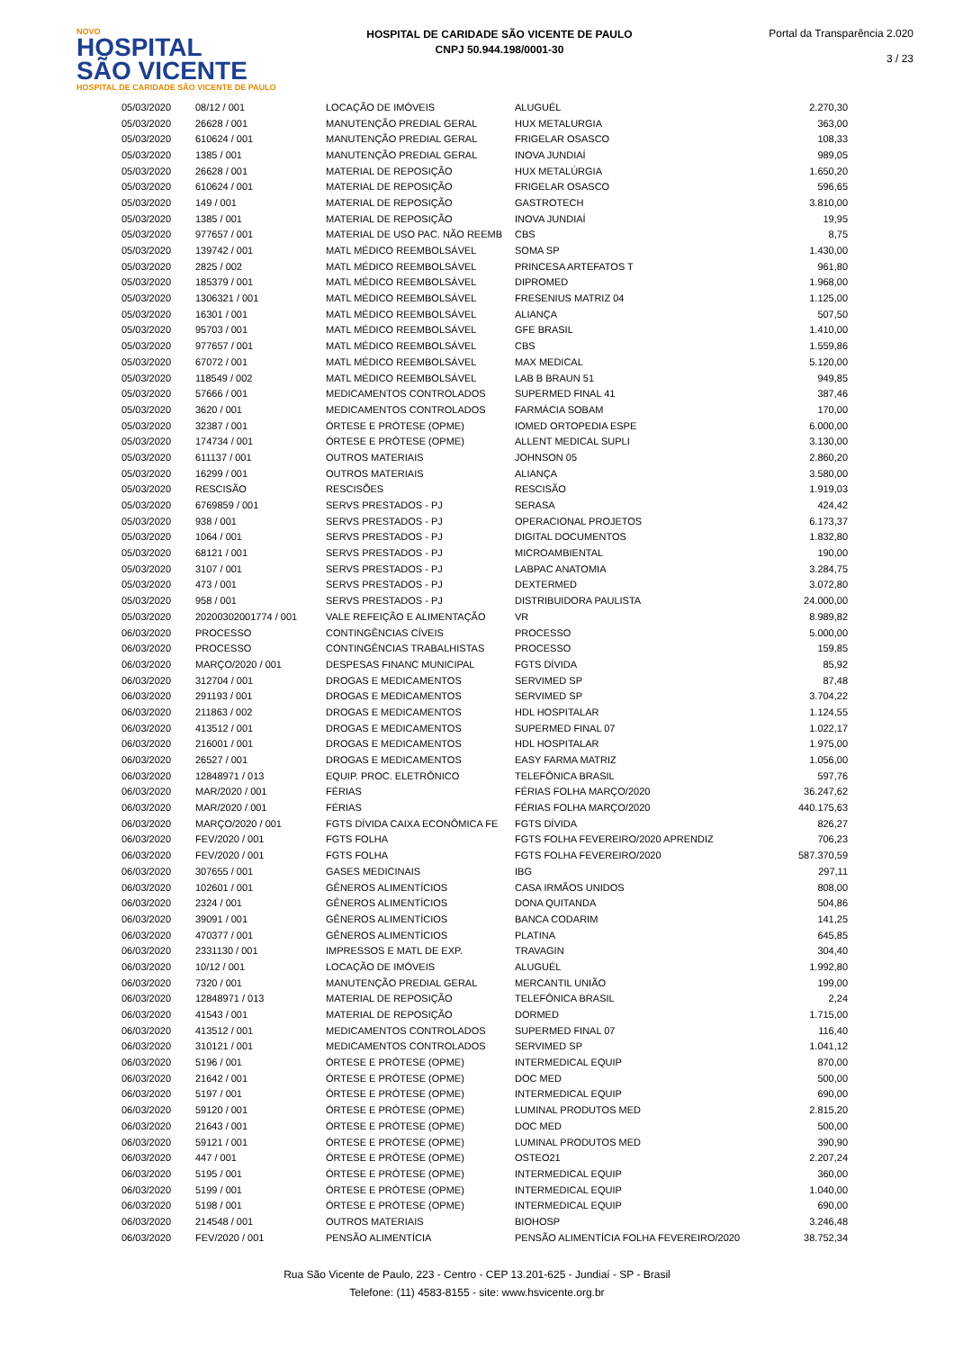NOVO
HOSPITAL
SÃO VICENTE
HOSPITAL DE CARIDADE SÃO VICENTE DE PAULO
HOSPITAL DE CARIDADE SÃO VICENTE DE PAULO
CNPJ 50.944.198/0001-30
Portal da Transparência 2.020
3 / 23
| 05/03/2020 | 08/12 / 001 | LOCAÇÃO DE IMÓVEIS | ALUGUÉL | 2.270,30 |
| 05/03/2020 | 26628 / 001 | MANUTENÇÃO PREDIAL GERAL | HUX METALURGIA | 363,00 |
| 05/03/2020 | 610624 / 001 | MANUTENÇÃO PREDIAL GERAL | FRIGELAR OSASCO | 108,33 |
| 05/03/2020 | 1385 / 001 | MANUTENÇÃO PREDIAL GERAL | INOVA JUNDIAÍ | 989,05 |
| 05/03/2020 | 26628 / 001 | MATERIAL DE REPOSIÇÃO | HUX METALÚRGIA | 1.650,20 |
| 05/03/2020 | 610624 / 001 | MATERIAL DE REPOSIÇÃO | FRIGELAR OSASCO | 596,65 |
| 05/03/2020 | 149 / 001 | MATERIAL DE REPOSIÇÃO | GASTROTECH | 3.810,00 |
| 05/03/2020 | 1385 / 001 | MATERIAL DE REPOSIÇÃO | INOVA JUNDIAÍ | 19,95 |
| 05/03/2020 | 977657 / 001 | MATERIAL DE USO PAC. NÃO REEMB | CBS | 8,75 |
| 05/03/2020 | 139742 / 001 | MATL MÉDICO REEMBOLSÁVEL | SOMA SP | 1.430,00 |
| 05/03/2020 | 2825 / 002 | MATL MÉDICO REEMBOLSÁVEL | PRINCESA ARTEFATOS T | 961,80 |
| 05/03/2020 | 185379 / 001 | MATL MÉDICO REEMBOLSÁVEL | DIPROMED | 1.968,00 |
| 05/03/2020 | 1306321 / 001 | MATL MÉDICO REEMBOLSÁVEL | FRESENIUS MATRIZ 04 | 1.125,00 |
| 05/03/2020 | 16301 / 001 | MATL MÉDICO REEMBOLSÁVEL | ALIANÇA | 507,50 |
| 05/03/2020 | 95703 / 001 | MATL MÉDICO REEMBOLSÁVEL | GFE BRASIL | 1.410,00 |
| 05/03/2020 | 977657 / 001 | MATL MÉDICO REEMBOLSÁVEL | CBS | 1.559,86 |
| 05/03/2020 | 67072 / 001 | MATL MÉDICO REEMBOLSÁVEL | MAX MEDICAL | 5.120,00 |
| 05/03/2020 | 118549 / 002 | MATL MÉDICO REEMBOLSÁVEL | LAB B BRAUN 51 | 949,85 |
| 05/03/2020 | 57666 / 001 | MEDICAMENTOS CONTROLADOS | SUPERMED FINAL 41 | 387,46 |
| 05/03/2020 | 3620 / 001 | MEDICAMENTOS CONTROLADOS | FARMÁCIA SOBAM | 170,00 |
| 05/03/2020 | 32387 / 001 | ÓRTESE E PRÓTESE (OPME) | IOMED ORTOPEDIA ESPE | 6.000,00 |
| 05/03/2020 | 174734 / 001 | ÓRTESE E PRÓTESE (OPME) | ALLENT MEDICAL SUPLI | 3.130,00 |
| 05/03/2020 | 611137 / 001 | OUTROS MATERIAIS | JOHNSON 05 | 2.860,20 |
| 05/03/2020 | 16299 / 001 | OUTROS MATERIAIS | ALIANÇA | 3.580,00 |
| 05/03/2020 | RESCISÃO | RESCISÕES | RESCISÃO | 1.919,03 |
| 05/03/2020 | 6769859 / 001 | SERVS PRESTADOS - PJ | SERASA | 424,42 |
| 05/03/2020 | 938 / 001 | SERVS PRESTADOS - PJ | OPERACIONAL PROJETOS | 6.173,37 |
| 05/03/2020 | 1064 / 001 | SERVS PRESTADOS - PJ | DIGITAL DOCUMENTOS | 1.832,80 |
| 05/03/2020 | 68121 / 001 | SERVS PRESTADOS - PJ | MICROAMBIENTAL | 190,00 |
| 05/03/2020 | 3107 / 001 | SERVS PRESTADOS - PJ | LABPAC ANATOMIA | 3.284,75 |
| 05/03/2020 | 473 / 001 | SERVS PRESTADOS - PJ | DEXTERMED | 3.072,80 |
| 05/03/2020 | 958 / 001 | SERVS PRESTADOS - PJ | DISTRIBUIDORA PAULISTA | 24.000,00 |
| 05/03/2020 | 20200302001774 / 001 | VALE REFEIÇÃO E ALIMENTAÇÃO | VR | 8.989,82 |
| 06/03/2020 | PROCESSO | CONTINGÊNCIAS CÍVEIS | PROCESSO | 5.000,00 |
| 06/03/2020 | PROCESSO | CONTINGÊNCIAS TRABALHISTAS | PROCESSO | 159,85 |
| 06/03/2020 | MARÇO/2020 / 001 | DESPESAS FINANC MUNICIPAL | FGTS DÍVIDA | 85,92 |
| 06/03/2020 | 312704 / 001 | DROGAS E MEDICAMENTOS | SERVIMED SP | 87,48 |
| 06/03/2020 | 291193 / 001 | DROGAS E MEDICAMENTOS | SERVIMED SP | 3.704,22 |
| 06/03/2020 | 211863 / 002 | DROGAS E MEDICAMENTOS | HDL HOSPITALAR | 1.124,55 |
| 06/03/2020 | 413512 / 001 | DROGAS E MEDICAMENTOS | SUPERMED FINAL 07 | 1.022,17 |
| 06/03/2020 | 216001 / 001 | DROGAS E MEDICAMENTOS | HDL HOSPITALAR | 1.975,00 |
| 06/03/2020 | 26527 / 001 | DROGAS E MEDICAMENTOS | EASY FARMA MATRIZ | 1.056,00 |
| 06/03/2020 | 12848971 / 013 | EQUIP. PROC. ELETRÔNICO | TELEFÔNICA BRASIL | 597,76 |
| 06/03/2020 | MAR/2020 / 001 | FÉRIAS | FÉRIAS FOLHA MARÇO/2020 | 36.247,62 |
| 06/03/2020 | MAR/2020 / 001 | FÉRIAS | FÉRIAS FOLHA MARÇO/2020 | 440.175,63 |
| 06/03/2020 | MARÇO/2020 / 001 | FGTS DÍVIDA CAIXA ECONÔMICA FE | FGTS DÍVIDA | 826,27 |
| 06/03/2020 | FEV/2020 / 001 | FGTS FOLHA | FGTS FOLHA FEVEREIRO/2020 APRENDIZ | 706,23 |
| 06/03/2020 | FEV/2020 / 001 | FGTS FOLHA | FGTS FOLHA FEVEREIRO/2020 | 587.370,59 |
| 06/03/2020 | 307655 / 001 | GASES MEDICINAIS | IBG | 297,11 |
| 06/03/2020 | 102601 / 001 | GÊNEROS ALIMENTÍCIOS | CASA IRMÃOS UNIDOS | 808,00 |
| 06/03/2020 | 2324 / 001 | GÊNEROS ALIMENTÍCIOS | DONA QUITANDA | 504,86 |
| 06/03/2020 | 39091 / 001 | GÊNEROS ALIMENTÍCIOS | BANCA CODARIM | 141,25 |
| 06/03/2020 | 470377 / 001 | GÊNEROS ALIMENTÍCIOS | PLATINA | 645,85 |
| 06/03/2020 | 2331130 / 001 | IMPRESSOS E MATL DE EXP. | TRAVAGIN | 304,40 |
| 06/03/2020 | 10/12 / 001 | LOCAÇÃO DE IMÓVEIS | ALUGUÉL | 1.992,80 |
| 06/03/2020 | 7320 / 001 | MANUTENÇÃO PREDIAL GERAL | MERCANTIL UNIÃO | 199,00 |
| 06/03/2020 | 12848971 / 013 | MATERIAL DE REPOSIÇÃO | TELEFÔNICA BRASIL | 2,24 |
| 06/03/2020 | 41543 / 001 | MATERIAL DE REPOSIÇÃO | DORMED | 1.715,00 |
| 06/03/2020 | 413512 / 001 | MEDICAMENTOS CONTROLADOS | SUPERMED FINAL 07 | 116,40 |
| 06/03/2020 | 310121 / 001 | MEDICAMENTOS CONTROLADOS | SERVIMED SP | 1.041,12 |
| 06/03/2020 | 5196 / 001 | ÓRTESE E PRÓTESE (OPME) | INTERMEDICAL EQUIP | 870,00 |
| 06/03/2020 | 21642 / 001 | ÓRTESE E PRÓTESE (OPME) | DOC MED | 500,00 |
| 06/03/2020 | 5197 / 001 | ÓRTESE E PRÓTESE (OPME) | INTERMEDICAL EQUIP | 690,00 |
| 06/03/2020 | 59120 / 001 | ÓRTESE E PRÓTESE (OPME) | LUMINAL PRODUTOS MED | 2.815,20 |
| 06/03/2020 | 21643 / 001 | ÓRTESE E PRÓTESE (OPME) | DOC MED | 500,00 |
| 06/03/2020 | 59121 / 001 | ÓRTESE E PRÓTESE (OPME) | LUMINAL PRODUTOS MED | 390,90 |
| 06/03/2020 | 447 / 001 | ÓRTESE E PRÓTESE (OPME) | OSTEO21 | 2.207,24 |
| 06/03/2020 | 5195 / 001 | ÓRTESE E PRÓTESE (OPME) | INTERMEDICAL EQUIP | 360,00 |
| 06/03/2020 | 5199 / 001 | ÓRTESE E PRÓTESE (OPME) | INTERMEDICAL EQUIP | 1.040,00 |
| 06/03/2020 | 5198 / 001 | ÓRTESE E PRÓTESE (OPME) | INTERMEDICAL EQUIP | 690,00 |
| 06/03/2020 | 214548 / 001 | OUTROS MATERIAIS | BIOHOSP | 3.246,48 |
| 06/03/2020 | FEV/2020 / 001 | PENSÃO ALIMENTÍCIA | PENSÃO ALIMENTÍCIA FOLHA FEVEREIRO/2020 | 38.752,34 |
Rua São Vicente de Paulo, 223 - Centro - CEP 13.201-625 - Jundiaí - SP - Brasil
Telefone: (11) 4583-8155 - site: www.hsvicente.org.br